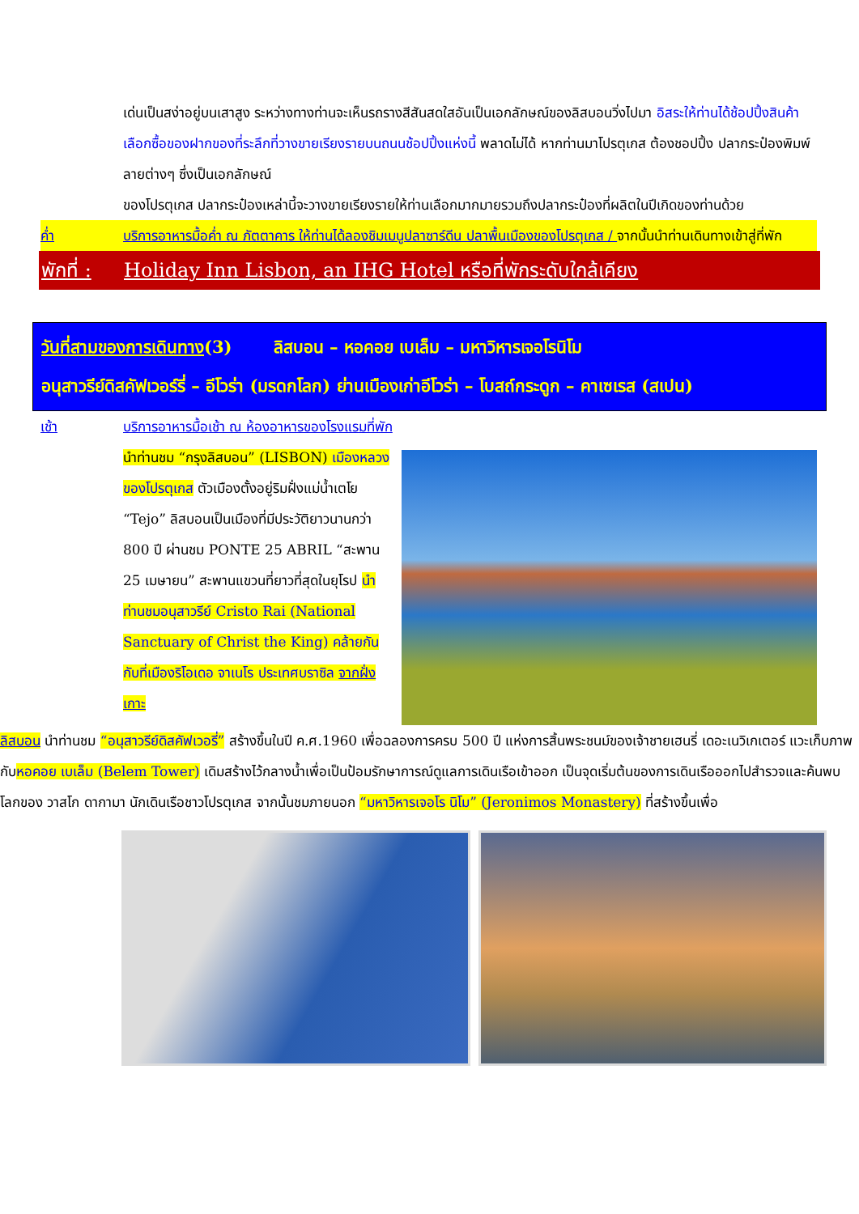เด่นเป็นสง่าอยู่บนเสาสูง ระหว่างทางท่านจะเห็นรถรางสีสันสดใสอันเป็นเอกลักษณ์ของลิสบอนวิ่งไปมา อิสระให้ท่านได้ช้อปปิ้งสินค้าเลือกซื้อของฝากของที่ระลึกที่วางขายเรียงรายบนถนนช้อปปิ้งแห่งนี้ พลาดไม่ได้ หากท่านมาโปรตุเกส ต้องชอปปิ้ง ปลากระป๋องพิมพ์ลายต่างๆ ซึ่งเป็นเอกลักษณ์
ของโปรตุเกส ปลากระป๋องเหล่านี้จะวางขายเรียงรายให้ท่านเลือกมากมายรวมถึงปลากระป๋องที่ผลิตในปีเกิดของท่านด้วย
ค่ำ บริการอาหารมื้อค่ำ ณ ภัตตาคาร ให้ท่านได้ลองชิมเมนูปลาซาร์ดีน ปลาพื้นเมืองของโปรตุเกส / จากนั้นนำท่านเดินทางเข้าสู่ที่พัก
พักที่ : Holiday Inn Lisbon, an IHG Hotel หรือที่พักระดับใกล้เคียง
วันที่สามของการเดินทาง(3) ลิสบอน – หอคอย เบเล็ม – มหาวิหารเจอโรนิโม
อนุสาวรีย์ดิสคัฟเวอร์รี่ – อีโวร่า (มรดกโลก) ย่านเมืองเก่าอีโวร่า – โบสถ์กระดูก – คาเซเรส (สเปน)
เช้า บริการอาหารมื้อเช้า ณ ห้องอาหารของโรงแรมที่พัก
นำท่านชม “กรุงลิสบอน” (LISBON) เมืองหลวงของโปรตุเกส ตัวเมืองตั้งอยู่ริมฝั่งแม่น้ำเตโย “Tejo” ลิสบอนเป็นเมืองที่มีประวัติยาวนานกว่า 800 ปี ผ่านชม PONTE 25 ABRIL “สะพาน 25 เมษายน” สะพานแขวนที่ยาวที่สุดในยุโรป นำท่านชมอนุสาวรีย์ Cristo Rai (National Sanctuary of Christ the King) คล้ายกันกับที่เมืองริโอเดอ จาเนโร ประเทศบราซิล จากฝั่งเกาะ
ลิสบอน นำท่านชม “อนุสาวรีย์ดิสคัฟเวอรี่” สร้างขึ้นในปี ค.ศ.1960 เพื่อฉลองการครบ 500 ปี แห่งการสิ้นพระชนม์ของเจ้าชายเฮนรี่ เดอะเนวิเกเตอร์ แวะเก็บภาพกับหอคอย เบเล็ม (Belem Tower) เดิมสร้างไว้กลางน้ำเพื่อเป็นป้อมรักษาการณ์ดูแลการเดินเรือเข้าออก เป็นจุดเริ่มต้นของการเดินเรือออกไปสำรวจและค้นพบโลกของ วาสโก ดากามา นักเดินเรือชาวโปรตุเกส จากนั้นชมภายนอก “มหาวิหารเจอโร นิโม” (Jeronimos Monastery) ที่สร้างขึ้นเพื่อ